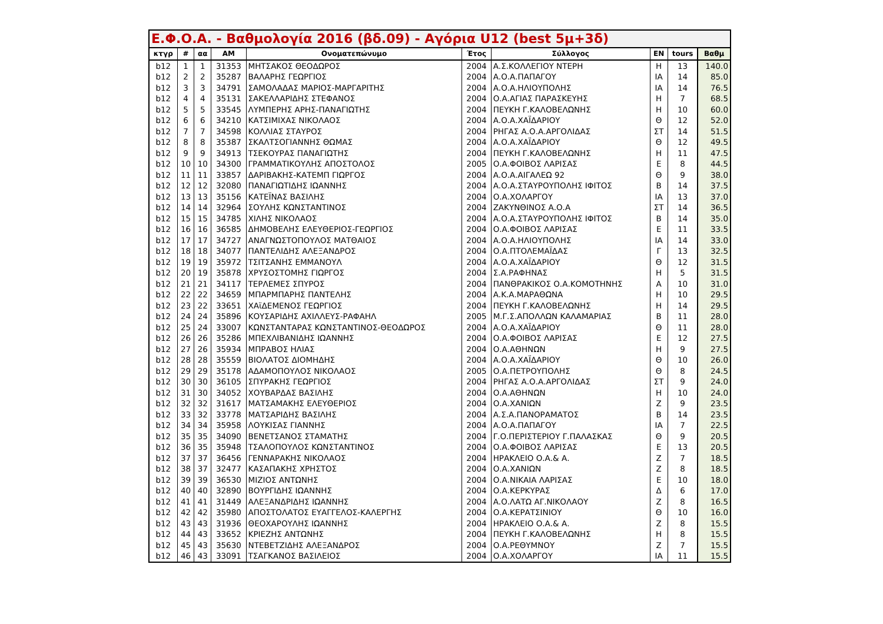| Ε.Φ.Ο.Α. - Βαθμολογία 2016 (βδ.09) - Αγόρια U12 (best 5μ+3δ) | | | | | | | | | |
| --- | --- | --- | --- | --- | --- | --- | --- | --- | --- |
| κτγρ | # | αα | ΑΜ | Ονοματεπώνυμο | Έτος | Σύλλογος | ΕΝ | tours | Βαθμ |
| b12 | 1 | 1 | 31353 | ΜΗΤΣΑΚΟΣ ΘΕΟΔΩΡΟΣ | 2004 | Α.Σ.ΚΟΛΛΕΓΙΟΥ ΝΤΕΡΗ | Η | 13 | 140.0 |
| b12 | 2 | 2 | 35287 | ΒΑΛΑΡΗΣ ΓΕΩΡΓΙΟΣ | 2004 | Α.Ο.Α.ΠΑΠΑΓΟΥ | ΙΑ | 14 | 85.0 |
| b12 | 3 | 3 | 34791 | ΣΑΜΟΛΑΔΑΣ ΜΑΡΙΟΣ-ΜΑΡΓΑΡΙΤΗΣ | 2004 | Α.Ο.Α.ΗΛΙΟΥΠΟΛΗΣ | ΙΑ | 14 | 76.5 |
| b12 | 4 | 4 | 35131 | ΣΑΚΕΛΛΑΡΙΔΗΣ ΣΤΕΦΑΝΟΣ | 2004 | Ο.Α.ΑΓΙΑΣ ΠΑΡΑΣΚΕΥΗΣ | Η | 7 | 68.5 |
| b12 | 5 | 5 | 33545 | ΛΥΜΠΕΡΗΣ ΑΡΗΣ-ΠΑΝΑΓΙΩΤΗΣ | 2004 | ΠΕΥΚΗ Γ.ΚΑΛΟΒΕΛΩΝΗΣ | Η | 10 | 60.0 |
| b12 | 6 | 6 | 34210 | ΚΑΤΣΙΜΙΧΑΣ ΝΙΚΟΛΑΟΣ | 2004 | Α.Ο.Α.ΧΑΪΔΑΡΙΟΥ | Θ | 12 | 52.0 |
| b12 | 7 | 7 | 34598 | ΚΟΛΛΙΑΣ ΣΤΑΥΡΟΣ | 2004 | ΡΗΓΑΣ Α.Ο.Α.ΑΡΓΟΛΙΔΑΣ | ΣΤ | 14 | 51.5 |
| b12 | 8 | 8 | 35387 | ΣΚΑΛΤΣΟΓΙΑΝΝΗΣ ΘΩΜΑΣ | 2004 | Α.Ο.Α.ΧΑΪΔΑΡΙΟΥ | Θ | 12 | 49.5 |
| b12 | 9 | 9 | 34913 | ΤΣΕΚΟΥΡΑΣ ΠΑΝΑΓΙΩΤΗΣ | 2004 | ΠΕΥΚΗ Γ.ΚΑΛΟΒΕΛΩΝΗΣ | Η | 11 | 47.5 |
| b12 | 10 | 10 | 34300 | ΓΡΑΜΜΑΤΙΚΟΥΛΗΣ ΑΠΟΣΤΟΛΟΣ | 2005 | Ο.Α.ΦΟΙΒΟΣ ΛΑΡΙΣΑΣ | Ε | 8 | 44.5 |
| b12 | 11 | 11 | 33857 | ΔΑΡΙΒΑΚΗΣ-ΚΑΤΕΜΠ ΓΙΩΡΓΟΣ | 2004 | Α.Ο.Α.ΑΙΓΑΛΕΩ 92 | Θ | 9 | 38.0 |
| b12 | 12 | 12 | 32080 | ΠΑΝΑΓΙΩΤΙΔΗΣ ΙΩΑΝΝΗΣ | 2004 | Α.Ο.Α.ΣΤΑΥΡΟΥΠΟΛΗΣ ΙΦΙΤΟΣ | Β | 14 | 37.5 |
| b12 | 13 | 13 | 35156 | ΚΑΤΕΪΝΑΣ ΒΑΣΙΛΗΣ | 2004 | Ο.Α.ΧΟΛΑΡΓΟΥ | ΙΑ | 13 | 37.0 |
| b12 | 14 | 14 | 32964 | ΣΟΥΛΗΣ ΚΩΝΣΤΑΝΤΙΝΟΣ | 2004 | ΖΑΚΥΝΘΙΝΟΣ Α.Ο.Α | ΣΤ | 14 | 36.5 |
| b12 | 15 | 15 | 34785 | ΧΙΛΗΣ ΝΙΚΟΛΑΟΣ | 2004 | Α.Ο.Α.ΣΤΑΥΡΟΥΠΟΛΗΣ ΙΦΙΤΟΣ | Β | 14 | 35.0 |
| b12 | 16 | 16 | 36585 | ΔΗΜΟΒΕΛΗΣ ΕΛΕΥΘΕΡΙΟΣ-ΓΕΩΡΓΙΟΣ | 2004 | Ο.Α.ΦΟΙΒΟΣ ΛΑΡΙΣΑΣ | Ε | 11 | 33.5 |
| b12 | 17 | 17 | 34727 | ΑΝΑΓΝΩΣΤΟΠΟΥΛΟΣ ΜΑΤΘΑΙΟΣ | 2004 | Α.Ο.Α.ΗΛΙΟΥΠΟΛΗΣ | ΙΑ | 14 | 33.0 |
| b12 | 18 | 18 | 34077 | ΠΑΝΤΕΛΙΔΗΣ ΑΛΕΞΑΝΔΡΟΣ | 2004 | Ο.Α.ΠΤΟΛΕΜΑΪΔΑΣ | Γ | 13 | 32.5 |
| b12 | 19 | 19 | 35972 | ΤΣΙΤΣΑΝΗΣ ΕΜΜΑΝΟΥΛ | 2004 | Α.Ο.Α.ΧΑΪΔΑΡΙΟΥ | Θ | 12 | 31.5 |
| b12 | 20 | 19 | 35878 | ΧΡΥΣΟΣΤΟΜΗΣ ΓΙΩΡΓΟΣ | 2004 | Σ.Α.ΡΑΦΗΝΑΣ | Η | 5 | 31.5 |
| b12 | 21 | 21 | 34117 | ΤΕΡΛΕΜΕΣ ΣΠΥΡΟΣ | 2004 | ΠΑΝΘΡΑΚΙΚΟΣ Ο.Α.ΚΟΜΟΤΗΝΗΣ | Α | 10 | 31.0 |
| b12 | 22 | 22 | 34659 | ΜΠΑΡΜΠΑΡΗΣ ΠΑΝΤΕΛΗΣ | 2004 | Α.Κ.Α.ΜΑΡΑΘΩΝΑ | Η | 10 | 29.5 |
| b12 | 23 | 22 | 33651 | ΧΑϊΔΕΜΕΝΟΣ ΓΕΩΡΓΙΟΣ | 2004 | ΠΕΥΚΗ Γ.ΚΑΛΟΒΕΛΩΝΗΣ | Η | 14 | 29.5 |
| b12 | 24 | 24 | 35896 | ΚΟΥΣΑΡΙΔΗΣ ΑΧΙΛΛΕΥΣ-ΡΑΦΑΗΛ | 2005 | Μ.Γ.Σ.ΑΠΟΛΛΩΝ ΚΑΛΑΜΑΡΙΑΣ | Β | 11 | 28.0 |
| b12 | 25 | 24 | 33007 | ΚΩΝΣΤΑΝΤΑΡΑΣ ΚΩΝΣΤΑΝΤΙΝΟΣ-ΘΕΟΔΩΡΟΣ | 2004 | Α.Ο.Α.ΧΑΪΔΑΡΙΟΥ | Θ | 11 | 28.0 |
| b12 | 26 | 26 | 35286 | ΜΠΕΧΛΙΒΑΝΙΔΗΣ ΙΩΑΝΝΗΣ | 2004 | Ο.Α.ΦΟΙΒΟΣ ΛΑΡΙΣΑΣ | Ε | 12 | 27.5 |
| b12 | 27 | 26 | 35934 | ΜΠΡΑΒΟΣ ΗΛΙΑΣ | 2004 | Ο.Α.ΑΘΗΝΩΝ | Η | 9 | 27.5 |
| b12 | 28 | 28 | 35559 | ΒΙΟΛΑΤΟΣ ΔΙΟΜΗΔΗΣ | 2004 | Α.Ο.Α.ΧΑΪΔΑΡΙΟΥ | Θ | 10 | 26.0 |
| b12 | 29 | 29 | 35178 | ΑΔΑΜΟΠΟΥΛΟΣ ΝΙΚΟΛΑΟΣ | 2005 | Ο.Α.ΠΕΤΡΟΥΠΟΛΗΣ | Θ | 8 | 24.5 |
| b12 | 30 | 30 | 36105 | ΣΠΥΡΑΚΗΣ ΓΕΩΡΓΙΟΣ | 2004 | ΡΗΓΑΣ Α.Ο.Α.ΑΡΓΟΛΙΔΑΣ | ΣΤ | 9 | 24.0 |
| b12 | 31 | 30 | 34052 | ΧΟΥΒΑΡΔΑΣ ΒΑΣΙΛΗΣ | 2004 | Ο.Α.ΑΘΗΝΩΝ | Η | 10 | 24.0 |
| b12 | 32 | 32 | 31617 | ΜΑΤΣΑΜΑΚΗΣ ΕΛΕΥΘΕΡΙΟΣ | 2004 | Ο.Α.ΧΑΝΙΩΝ | Ζ | 9 | 23.5 |
| b12 | 33 | 32 | 33778 | ΜΑΤΣΑΡΙΔΗΣ ΒΑΣΙΛΗΣ | 2004 | Α.Σ.Α.ΠΑΝΟΡΑΜΑΤΟΣ | Β | 14 | 23.5 |
| b12 | 34 | 34 | 35958 | ΛΟΥΚΙΣΑΣ ΓΙΑΝΝΗΣ | 2004 | Α.Ο.Α.ΠΑΠΑΓΟΥ | ΙΑ | 7 | 22.5 |
| b12 | 35 | 35 | 34090 | ΒΕΝΕΤΣΑΝΟΣ ΣΤΑΜΑΤΗΣ | 2004 | Γ.Ο.ΠΕΡΙΣΤΕΡΙΟΥ Γ.ΠΑΛΑΣΚΑΣ | Θ | 9 | 20.5 |
| b12 | 36 | 35 | 35948 | ΤΣΑΛΟΠΟΥΛΟΣ ΚΩΝΣΤΑΝΤΙΝΟΣ | 2004 | Ο.Α.ΦΟΙΒΟΣ ΛΑΡΙΣΑΣ | Ε | 13 | 20.5 |
| b12 | 37 | 37 | 36456 | ΓΕΝΝΑΡΑΚΗΣ ΝΙΚΟΛΑΟΣ | 2004 | ΗΡΑΚΛΕΙΟ Ο.Α.& Α. | Ζ | 7 | 18.5 |
| b12 | 38 | 37 | 32477 | ΚΑΣΑΠΑΚΗΣ ΧΡΗΣΤΟΣ | 2004 | Ο.Α.ΧΑΝΙΩΝ | Ζ | 8 | 18.5 |
| b12 | 39 | 39 | 36530 | ΜΙΖΙΟΣ ΑΝΤΩΝΗΣ | 2004 | Ο.Α.ΝΙΚΑΙΑ ΛΑΡΙΣΑΣ | Ε | 10 | 18.0 |
| b12 | 40 | 40 | 32890 | ΒΟΥΡΓΙΔΗΣ ΙΩΑΝΝΗΣ | 2004 | Ο.Α.ΚΕΡΚΥΡΑΣ | Δ | 6 | 17.0 |
| b12 | 41 | 41 | 31449 | ΑΛΕΞΑΝΔΡΙΔΗΣ ΙΩΑΝΝΗΣ | 2004 | Α.Ο.ΛΑΤΩ ΑΓ.ΝΙΚΟΛΑΟΥ | Ζ | 8 | 16.5 |
| b12 | 42 | 42 | 35980 | ΑΠΟΣΤΟΛΑΤΟΣ ΕΥΑΓΓΕΛΟΣ-ΚΑΛΕΡΓΗΣ | 2004 | Ο.Α.ΚΕΡΑΤΣΙΝΙΟΥ | Θ | 10 | 16.0 |
| b12 | 43 | 43 | 31936 | ΘΕΟΧΑΡΟΥΛΗΣ ΙΩΑΝΝΗΣ | 2004 | ΗΡΑΚΛΕΙΟ Ο.Α.& Α. | Ζ | 8 | 15.5 |
| b12 | 44 | 43 | 33652 | ΚΡΙΕΖΗΣ ΑΝΤΩΝΗΣ | 2004 | ΠΕΥΚΗ Γ.ΚΑΛΟΒΕΛΩΝΗΣ | Η | 8 | 15.5 |
| b12 | 45 | 43 | 35630 | ΝΤΕΒΕΤΖΙΔΗΣ ΑΛΕΞΑΝΔΡΟΣ | 2004 | Ο.Α.ΡΕΘΥΜΝΟΥ | Ζ | 7 | 15.5 |
| b12 | 46 | 43 | 33091 | ΤΣΑΓΚΑΝΟΣ ΒΑΣΙΛΕΙΟΣ | 2004 | Ο.Α.ΧΟΛΑΡΓΟΥ | ΙΑ | 11 | 15.5 |